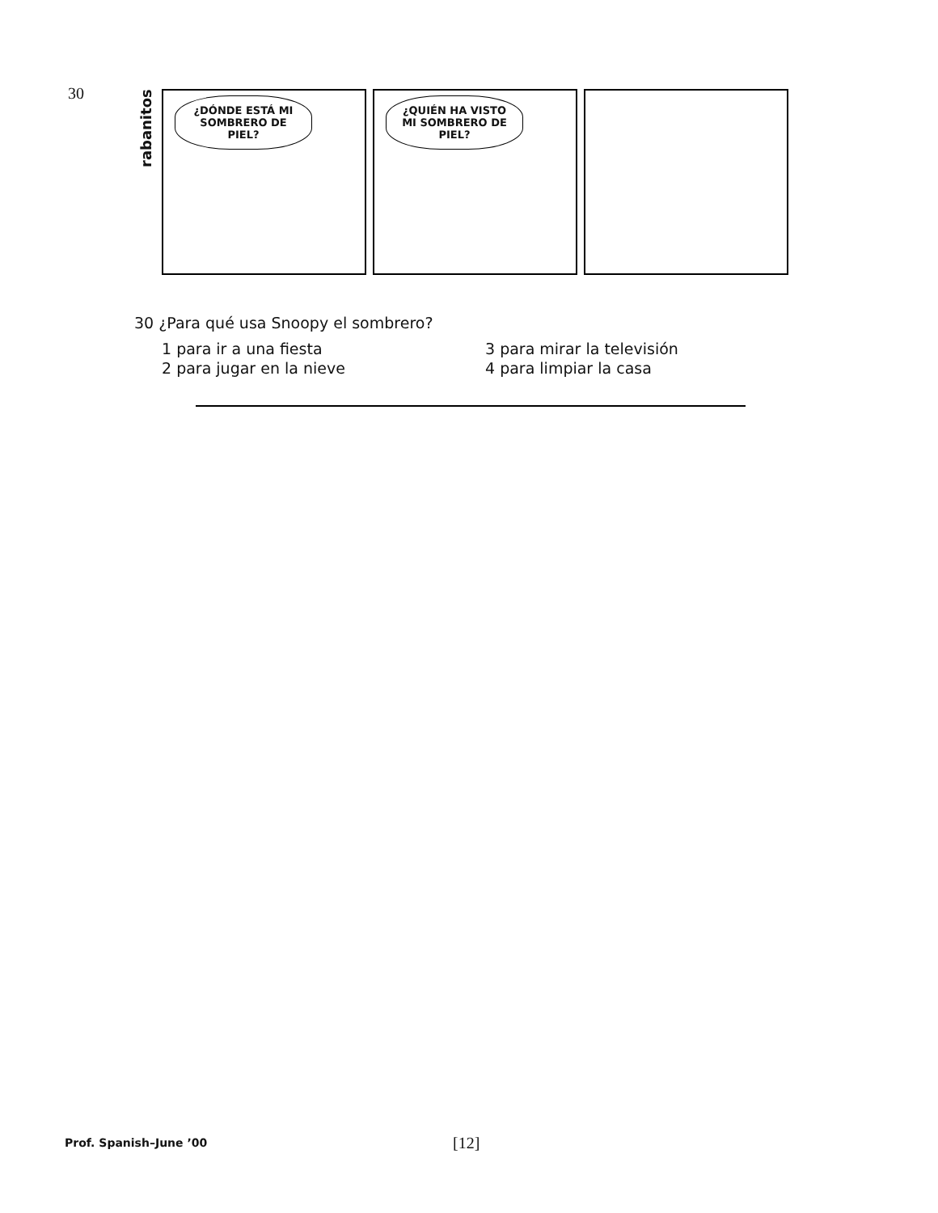30
rabanitos
¿DÓNDE ESTÁ MI SOMBRERO DE PIEL?
¿QUIÉN HA VISTO MI SOMBRERO DE PIEL?
30 ¿Para qué usa Snoopy el sombrero?
1 para ir a una fiesta
3 para mirar la televisión
2 para jugar en la nieve
4 para limpiar la casa
Prof. Spanish–June ’00 [12]